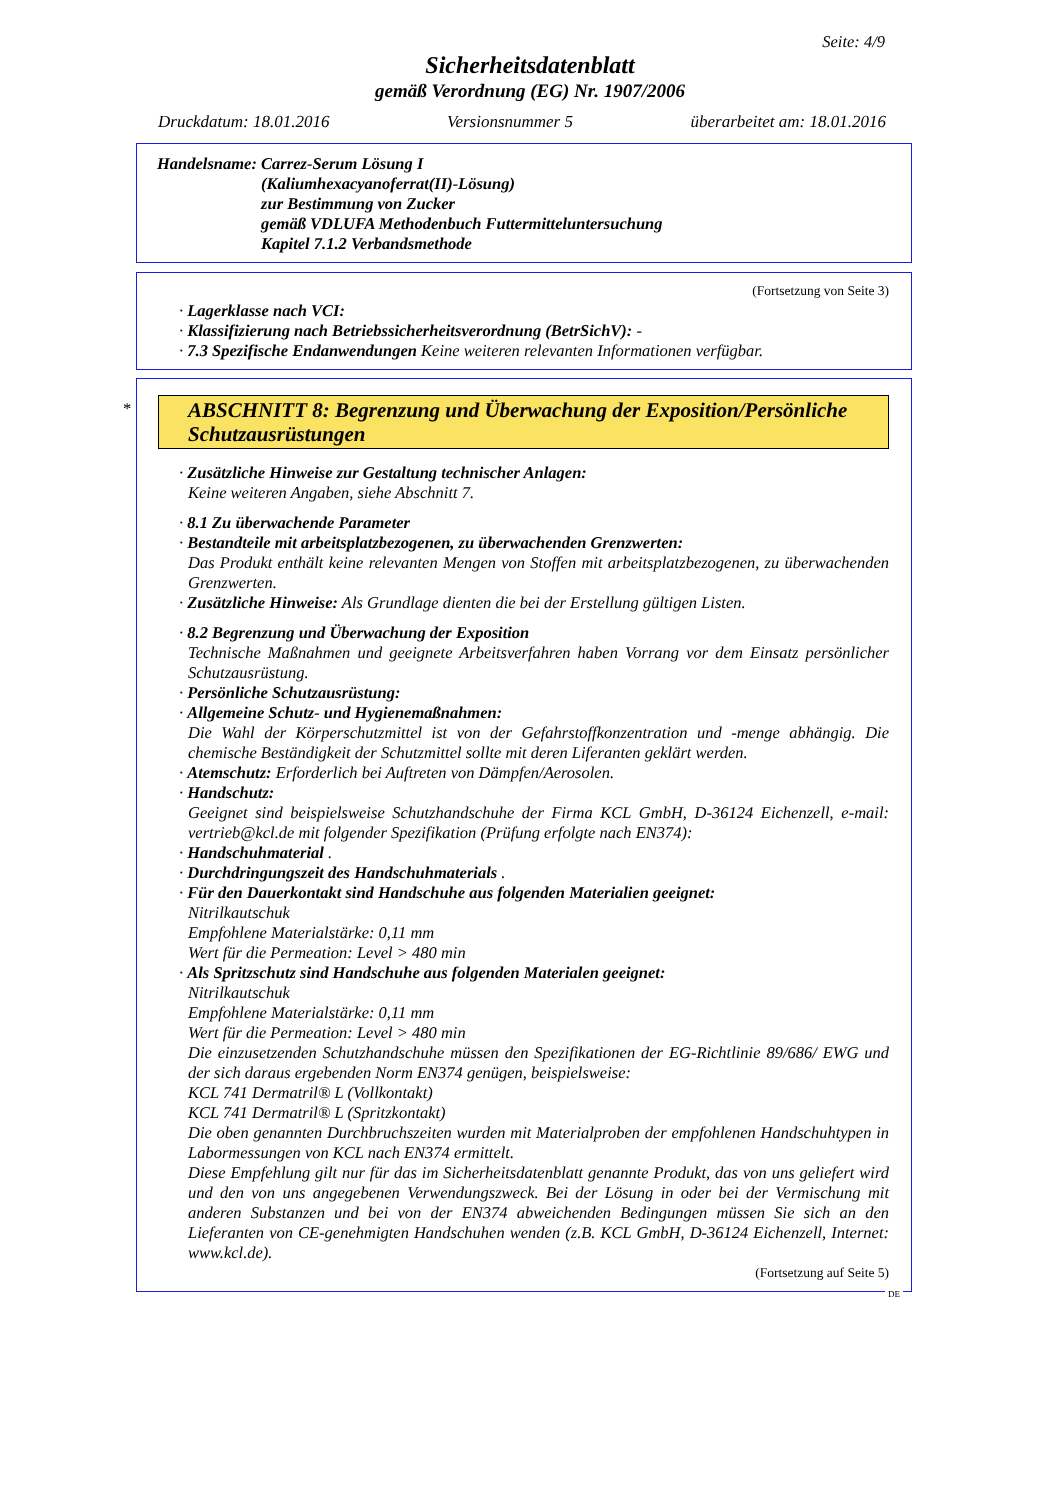Seite: 4/9
Sicherheitsdatenblatt
gemäß Verordnung (EG) Nr. 1907/2006
Druckdatum: 18.01.2016 Versionsnummer 5 überarbeitet am: 18.01.2016
Handelsname: Carrez-Serum Lösung I
(Kaliumhexacyanoferrat(II)-Lösung)
zur Bestimmung von Zucker
gemäß VDLUFA Methodenbuch Futtermitteluntersuchung
Kapitel 7.1.2 Verbandsmethode
(Fortsetzung von Seite 3)
· Lagerklasse nach VCI:
· Klassifizierung nach Betriebssicherheitsverordnung (BetrSichV): -
· 7.3 Spezifische Endanwendungen Keine weiteren relevanten Informationen verfügbar.
*
ABSCHNITT 8: Begrenzung und Überwachung der Exposition/Persönliche Schutzausrüstungen
· Zusätzliche Hinweise zur Gestaltung technischer Anlagen:
Keine weiteren Angaben, siehe Abschnitt 7.
· 8.1 Zu überwachende Parameter
· Bestandteile mit arbeitsplatzbezogenen, zu überwachenden Grenzwerten:
Das Produkt enthält keine relevanten Mengen von Stoffen mit arbeitsplatzbezogenen, zu überwachenden Grenzwerten.
· Zusätzliche Hinweise: Als Grundlage dienten die bei der Erstellung gültigen Listen.
· 8.2 Begrenzung und Überwachung der Exposition
Technische Maßnahmen und geeignete Arbeitsverfahren haben Vorrang vor dem Einsatz persönlicher Schutzausrüstung.
· Persönliche Schutzausrüstung:
· Allgemeine Schutz- und Hygienemaßnahmen:
Die Wahl der Körperschutzmittel ist von der Gefahrstoffkonzentration und -menge abhängig. Die chemische Beständigkeit der Schutzmittel sollte mit deren Liferanten geklärt werden.
· Atemschutz: Erforderlich bei Auftreten von Dämpfen/Aerosolen.
· Handschutz:
Geeignet sind beispielsweise Schutzhandschuhe der Firma KCL GmbH, D-36124 Eichenzell, e-mail: vertrieb@kcl.de mit folgender Spezifikation (Prüfung erfolgte nach EN374):
· Handschuhmaterial .
· Durchdringungszeit des Handschuhmaterials .
· Für den Dauerkontakt sind Handschuhe aus folgenden Materialien geeignet:
Nitrilkautschuk
Empfohlene Materialstärke: 0,11 mm
Wert für die Permeation: Level > 480 min
· Als Spritzschutz sind Handschuhe aus folgenden Materialen geeignet:
Nitrilkautschuk
Empfohlene Materialstärke: 0,11 mm
Wert für die Permeation: Level > 480 min
Die einzusetzenden Schutzhandschuhe müssen den Spezifikationen der EG-Richtlinie 89/686/ EWG und der sich daraus ergebenden Norm EN374 genügen, beispielsweise:
KCL 741 Dermatril® L (Vollkontakt)
KCL 741 Dermatril® L (Spritzkontakt)
Die oben genannten Durchbruchszeiten wurden mit Materialproben der empfohlenen Handschuhtypen in Labormessungen von KCL nach EN374 ermittelt.
Diese Empfehlung gilt nur für das im Sicherheitsdatenblatt genannte Produkt, das von uns geliefert wird und den von uns angegebenen Verwendungszweck. Bei der Lösung in oder bei der Vermischung mit anderen Substanzen und bei von der EN374 abweichenden Bedingungen müssen Sie sich an den Lieferanten von CE-genehmigten Handschuhen wenden (z.B. KCL GmbH, D-36124 Eichenzell, Internet: www.kcl.de).
(Fortsetzung auf Seite 5)
DE